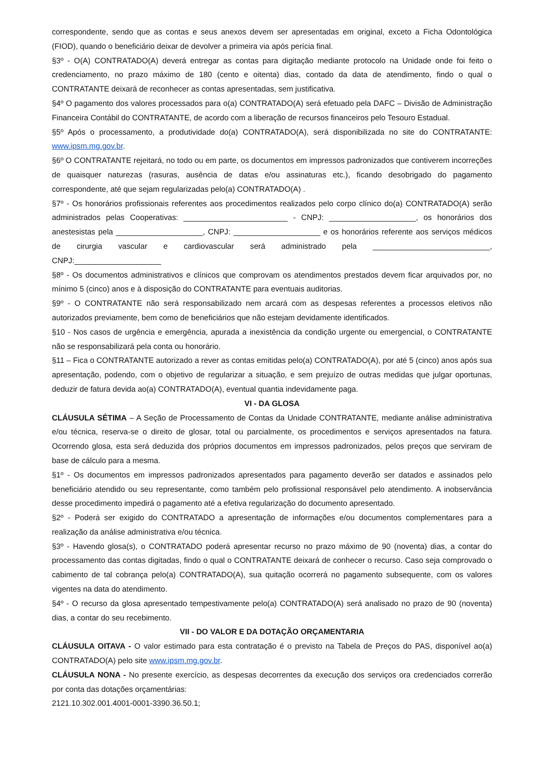correspondente, sendo que as contas e seus anexos devem ser apresentadas em original, exceto a Ficha Odontológica (FIOD), quando o beneficiário deixar de devolver a primeira via após perícia final.
§3º - O(A) CONTRATADO(A) deverá entregar as contas para digitação mediante protocolo na Unidade onde foi feito o credenciamento, no prazo máximo de 180 (cento e oitenta) dias, contado da data de atendimento, findo o qual o CONTRATANTE deixará de reconhecer as contas apresentadas, sem justificativa.
§4º O pagamento dos valores processados para o(a) CONTRATADO(A) será efetuado pela DAFC – Divisão de Administração Financeira Contábil do CONTRATANTE, de acordo com a liberação de recursos financeiros pelo Tesouro Estadual.
§5º Após o processamento, a produtividade do(a) CONTRATADO(A), será disponibilizada no site do CONTRATANTE: www.ipsm.mg.gov.br.
§6º O CONTRATANTE rejeitará, no todo ou em parte, os documentos em impressos padronizados que contiverem incorreções de quaisquer naturezas (rasuras, ausência de datas e/ou assinaturas etc.), ficando desobrigado do pagamento correspondente, até que sejam regularizadas pelo(a) CONTRATADO(A) .
§7º - Os honorários profissionais referentes aos procedimentos realizados pelo corpo clínico do(a) CONTRATADO(A) serão administrados pelas Cooperativas: ________________________ - CNPJ: ____________________, os honorários dos anestesistas pela ____________________, CNPJ: ____________________ e os honorários referente aos serviços médicos de cirurgia vascular e cardiovascular será administrado pela ___________________________, CNPJ:____________________
§8º - Os documentos administrativos e clínicos que comprovam os atendimentos prestados devem ficar arquivados por, no mínimo 5 (cinco) anos e à disposição do CONTRATANTE para eventuais auditorias.
§9º - O CONTRATANTE não será responsabilizado nem arcará com as despesas referentes a processos eletivos não autorizados previamente, bem como de beneficiários que não estejam devidamente identificados.
§10 - Nos casos de urgência e emergência, apurada a inexistência da condição urgente ou emergencial, o CONTRATANTE não se responsabilizará pela conta ou honorário.
§11 – Fica o CONTRATANTE autorizado a rever as contas emitidas pelo(a) CONTRATADO(A), por até 5 (cinco) anos após sua apresentação, podendo, com o objetivo de regularizar a situação, e sem prejuízo de outras medidas que julgar oportunas, deduzir de fatura devida ao(a) CONTRATADO(A), eventual quantia indevidamente paga.
VI - DA GLOSA
CLÁUSULA SÉTIMA – A Seção de Processamento de Contas da Unidade CONTRATANTE, mediante análise administrativa e/ou técnica, reserva-se o direito de glosar, total ou parcialmente, os procedimentos e serviços apresentados na fatura. Ocorrendo glosa, esta será deduzida dos próprios documentos em impressos padronizados, pelos preços que serviram de base de cálculo para a mesma.
§1º - Os documentos em impressos padronizados apresentados para pagamento deverão ser datados e assinados pelo beneficiário atendido ou seu representante, como também pelo profissional responsável pelo atendimento. A inobservância desse procedimento impedirá o pagamento até a efetiva regularização do documento apresentado.
§2º - Poderá ser exigido do CONTRATADO a apresentação de informações e/ou documentos complementares para a realização da análise administrativa e/ou técnica.
§3º - Havendo glosa(s), o CONTRATADO poderá apresentar recurso no prazo máximo de 90 (noventa) dias, a contar do processamento das contas digitadas, findo o qual o CONTRATANTE deixará de conhecer o recurso. Caso seja comprovado o cabimento de tal cobrança pelo(a) CONTRATADO(A), sua quitação ocorrerá no pagamento subsequente, com os valores vigentes na data do atendimento.
§4º - O recurso da glosa apresentado tempestivamente pelo(a) CONTRATADO(A) será analisado no prazo de 90 (noventa) dias, a contar do seu recebimento.
VII - DO VALOR E DA DOTAÇÃO ORÇAMENTARIA
CLÁUSULA OITAVA - O valor estimado para esta contratação é o previsto na Tabela de Preços do PAS, disponível ao(a) CONTRATADO(A) pelo site www.ipsm.mg.gov.br.
CLÁUSULA NONA - No presente exercício, as despesas decorrentes da execução dos serviços ora credenciados correrão por conta das dotações orçamentárias:
2121.10.302.001.4001-0001-3390.36.50.1;